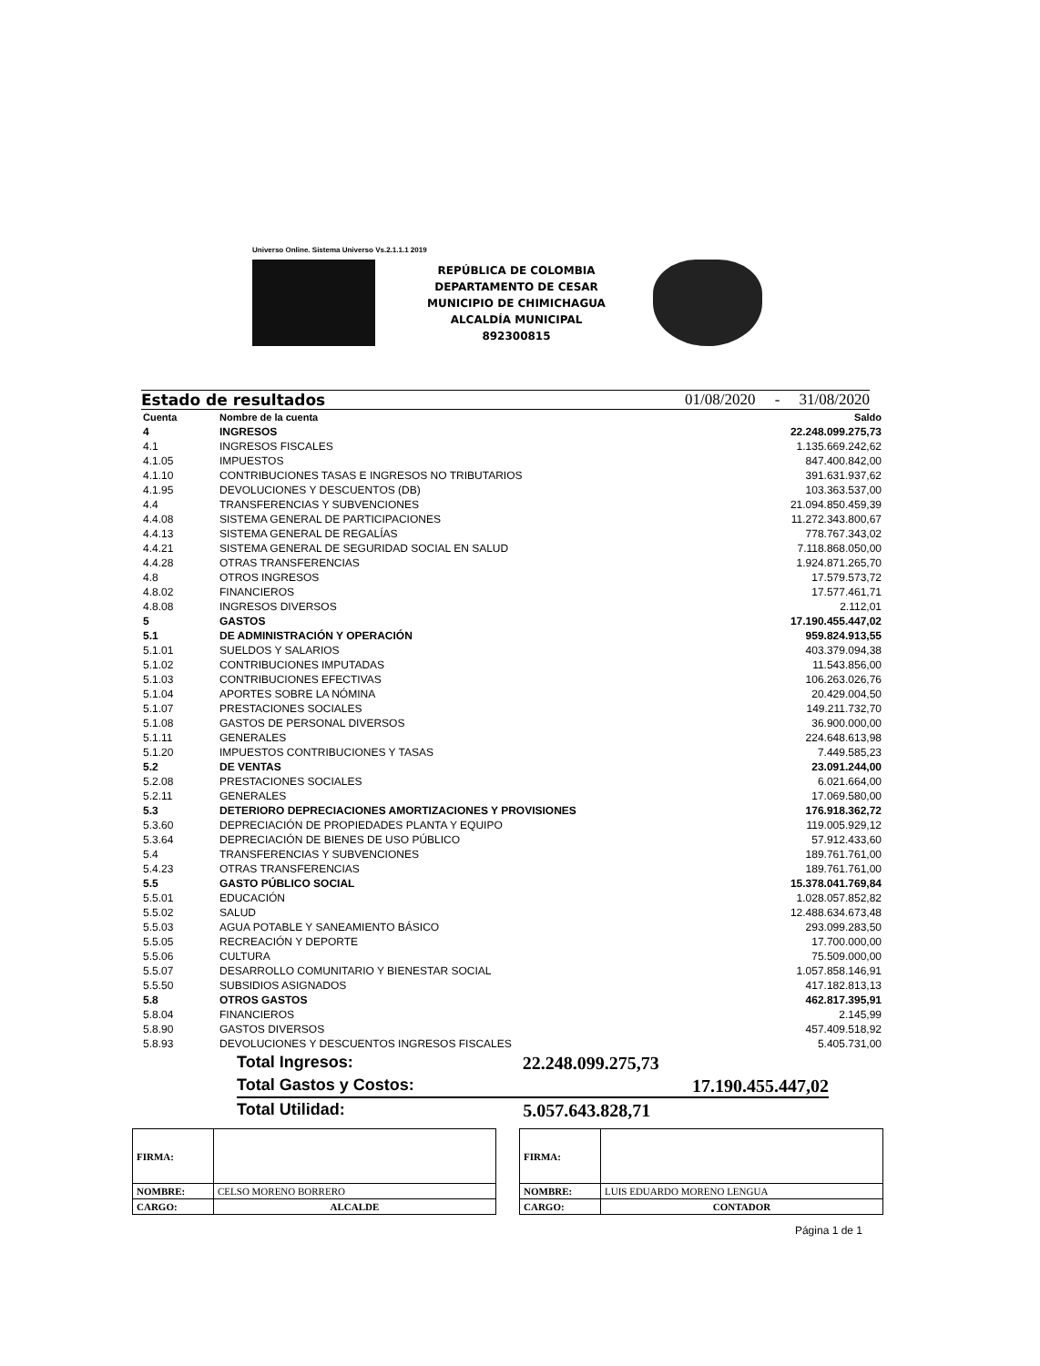Universo Online. Sistema Universo Vs.2.1.1.1 2019
REPÚBLICA DE COLOMBIA
DEPARTAMENTO DE CESAR
MUNICIPIO DE CHIMICHAGUA
ALCALDÍA MUNICIPAL
892300815
Estado de resultados 01/08/2020 - 31/08/2020
| Cuenta | Nombre de la cuenta | Saldo |
| --- | --- | --- |
| 4 | INGRESOS | 22.248.099.275,73 |
| 4.1 | INGRESOS FISCALES | 1.135.669.242,62 |
| 4.1.05 | IMPUESTOS | 847.400.842,00 |
| 4.1.10 | CONTRIBUCIONES TASAS E INGRESOS NO TRIBUTARIOS | 391.631.937,62 |
| 4.1.95 | DEVOLUCIONES Y DESCUENTOS (DB) | 103.363.537,00 |
| 4.4 | TRANSFERENCIAS Y SUBVENCIONES | 21.094.850.459,39 |
| 4.4.08 | SISTEMA GENERAL DE PARTICIPACIONES | 11.272.343.800,67 |
| 4.4.13 | SISTEMA GENERAL DE REGALÍAS | 778.767.343,02 |
| 4.4.21 | SISTEMA GENERAL DE SEGURIDAD SOCIAL EN SALUD | 7.118.868.050,00 |
| 4.4.28 | OTRAS TRANSFERENCIAS | 1.924.871.265,70 |
| 4.8 | OTROS INGRESOS | 17.579.573,72 |
| 4.8.02 | FINANCIEROS | 17.577.461,71 |
| 4.8.08 | INGRESOS DIVERSOS | 2.112,01 |
| 5 | GASTOS | 17.190.455.447,02 |
| 5.1 | DE ADMINISTRACIÓN Y OPERACIÓN | 959.824.913,55 |
| 5.1.01 | SUELDOS Y SALARIOS | 403.379.094,38 |
| 5.1.02 | CONTRIBUCIONES IMPUTADAS | 11.543.856,00 |
| 5.1.03 | CONTRIBUCIONES EFECTIVAS | 106.263.026,76 |
| 5.1.04 | APORTES SOBRE LA NÓMINA | 20.429.004,50 |
| 5.1.07 | PRESTACIONES SOCIALES | 149.211.732,70 |
| 5.1.08 | GASTOS DE PERSONAL DIVERSOS | 36.900.000,00 |
| 5.1.11 | GENERALES | 224.648.613,98 |
| 5.1.20 | IMPUESTOS CONTRIBUCIONES Y TASAS | 7.449.585,23 |
| 5.2 | DE VENTAS | 23.091.244,00 |
| 5.2.08 | PRESTACIONES SOCIALES | 6.021.664,00 |
| 5.2.11 | GENERALES | 17.069.580,00 |
| 5.3 | DETERIORO DEPRECIACIONES AMORTIZACIONES Y PROVISIONES | 176.918.362,72 |
| 5.3.60 | DEPRECIACIÓN DE PROPIEDADES PLANTA Y EQUIPO | 119.005.929,12 |
| 5.3.64 | DEPRECIACIÓN DE BIENES DE USO PÚBLICO | 57.912.433,60 |
| 5.4 | TRANSFERENCIAS Y SUBVENCIONES | 189.761.761,00 |
| 5.4.23 | OTRAS TRANSFERENCIAS | 189.761.761,00 |
| 5.5 | GASTO PÚBLICO SOCIAL | 15.378.041.769,84 |
| 5.5.01 | EDUCACIÓN | 1.028.057.852,82 |
| 5.5.02 | SALUD | 12.488.634.673,48 |
| 5.5.03 | AGUA POTABLE Y SANEAMIENTO BÁSICO | 293.099.283,50 |
| 5.5.05 | RECREACIÓN Y DEPORTE | 17.700.000,00 |
| 5.5.06 | CULTURA | 75.509.000,00 |
| 5.5.07 | DESARROLLO COMUNITARIO Y BIENESTAR SOCIAL | 1.057.858.146,91 |
| 5.5.50 | SUBSIDIOS ASIGNADOS | 417.182.813,13 |
| 5.8 | OTROS GASTOS | 462.817.395,91 |
| 5.8.04 | FINANCIEROS | 2.145,99 |
| 5.8.90 | GASTOS DIVERSOS | 457.409.518,92 |
| 5.8.93 | DEVOLUCIONES Y DESCUENTOS INGRESOS FISCALES | 5.405.731,00 |
Total Ingresos: 22.248.099.275,73
Total Gastos y Costos: 17.190.455.447,02
Total Utilidad: 5.057.643.828,71
| FIRMA: | |
| NOMBRE: | CELSO MORENO BORRERO |
| CARGO: | ALCALDE |
| FIRMA: | |
| NOMBRE: | LUIS EDUARDO MORENO LENGUA |
| CARGO: | CONTADOR |
Página 1 de 1